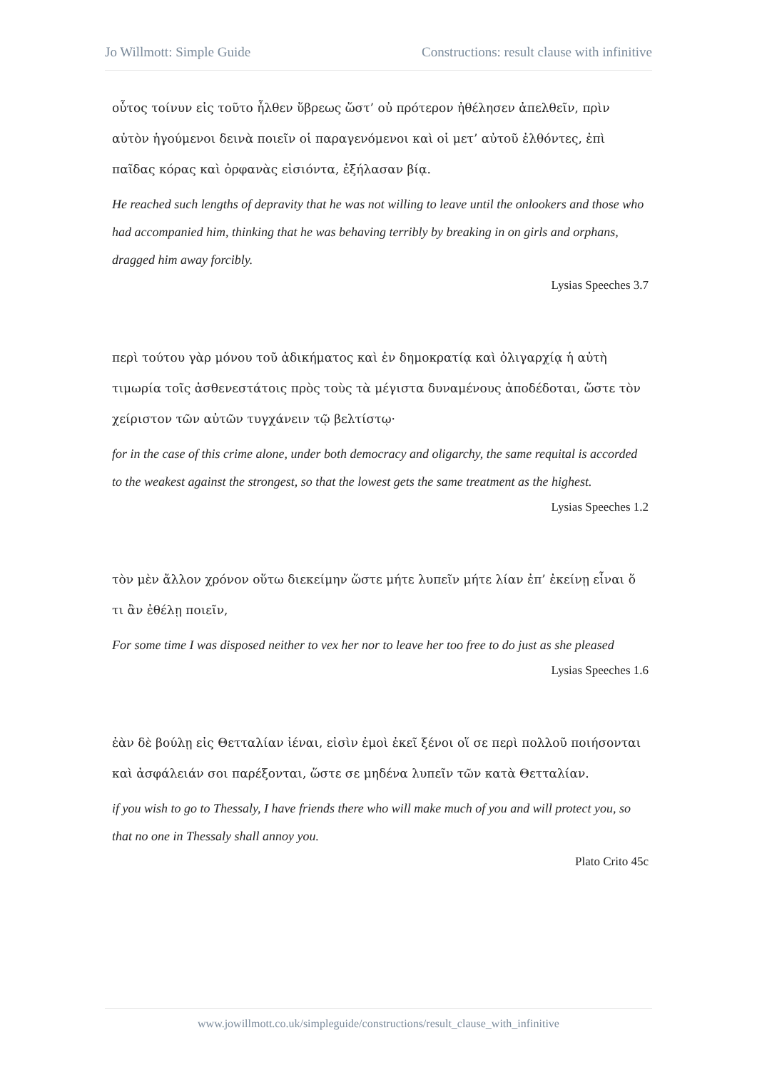Jo Willmott: Simple Guide Constructions: result clause with infinitive
οὗτος τοίνυν εἰς τοῦτο ἦλθεν ὕβρεως ὥστ’ οὐ πρότερον ἠθέλησεν ἀπελθεῖν, πρὶν αὐτὸν ἡγούμενοι δεινὰ ποιεῖν οἱ παραγενόμενοι καὶ οἱ μετ’ αὐτοῦ ἐλθόντες, ἐπὶ παῖδας κόρας καὶ ὀρφανὰς εἰσιόντα, ἐξήλασαν βίᾳ.
He reached such lengths of depravity that he was not willing to leave until the onlookers and those who had accompanied him, thinking that he was behaving terribly by breaking in on girls and orphans, dragged him away forcibly.
Lysias Speeches 3.7
περὶ τούτου γὰρ μόνου τοῦ ἀδικήματος καὶ ἐν δημοκρατίᾳ καὶ ὀλιγαρχίᾳ ἡ αὐτὴ τιμωρία τοῖς ἀσθενεστάτοις πρὸς τοὺς τὰ μέγιστα δυναμένους ἀποδέδοται, ὥστε τὸν χείριστον τῶν αὐτῶν τυγχάνειν τῷ βελτίστῳ·
for in the case of this crime alone, under both democracy and oligarchy, the same requital is accorded to the weakest against the strongest, so that the lowest gets the same treatment as the highest.
Lysias Speeches 1.2
τὸν μὲν ἄλλον χρόνον οὕτω διεκείμην ὥστε μήτε λυπεῖν μήτε λίαν ἐπ’ ἐκείνῃ εἶναι ὅ τι ἂν ἐθέλῃ ποιεῖν,
For some time I was disposed neither to vex her nor to leave her too free to do just as she pleased
Lysias Speeches 1.6
ἐὰν δὲ βούλῃ εἰς Θετταλίαν ἰέναι, εἰσὶν ἐμοὶ ἐκεῖ ξένοι οἵ σε περὶ πολλοῦ ποιήσονται καὶ ἀσφάλειάν σοι παρέξονται, ὥστε σε μηδένα λυπεῖν τῶν κατὰ Θετταλίαν.
if you wish to go to Thessaly, I have friends there who will make much of you and will protect you, so that no one in Thessaly shall annoy you.
Plato Crito 45c
www.jowillmott.co.uk/simpleguide/constructions/result_clause_with_infinitive